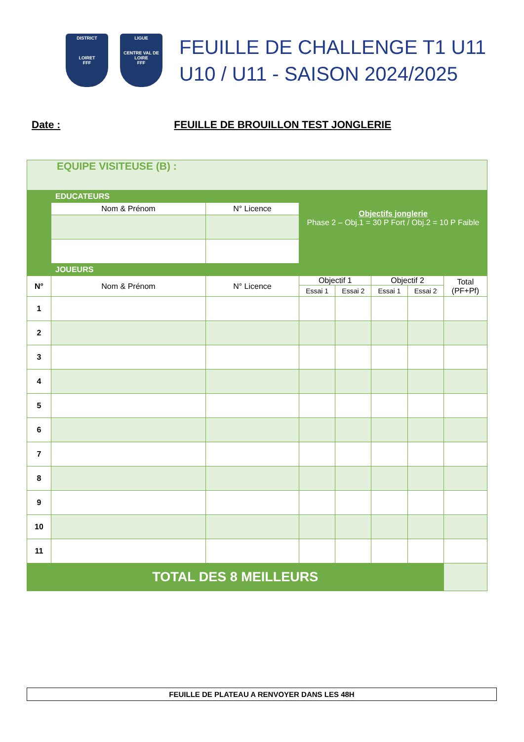DISTRICT
LOIRET
FFF
LIGUE
CENTRE VAL DE LOIRE
FFF
FEUILLE DE CHALLENGE T1 U11
U10 / U11 - SAISON 2024/2025
Date : FEUILLE DE BROUILLON TEST JONGLERIE
| EQUIPE VISITEUSE (B) : | | | | | | | |
| | EDUCATEURS | | Objectifs jonglerie Phase 2 – Obj.1 = 30 P Fort / Obj.2 = 10 P Faible | | | | |
| | Nom & Prénom | N° Licence | | | | | |
| | JOUEURS | | | | | | |
| N° | Nom & Prénom | N° Licence | Objectif 1 | | Objectif 2 | | Total (PF+Pf) |
| | | | Essai 1 | Essai 2 | Essai 1 | Essai 2 | |
| 1 | | | | | | | |
| 2 | | | | | | | |
| 3 | | | | | | | |
| 4 | | | | | | | |
| 5 | | | | | | | |
| 6 | | | | | | | |
| 7 | | | | | | | |
| 8 | | | | | | | |
| 9 | | | | | | | |
| 10 | | | | | | | |
| 11 | | | | | | | |
| TOTAL DES 8 MEILLEURS | | | | | | | |
FEUILLE DE PLATEAU A RENVOYER DANS LES 48H